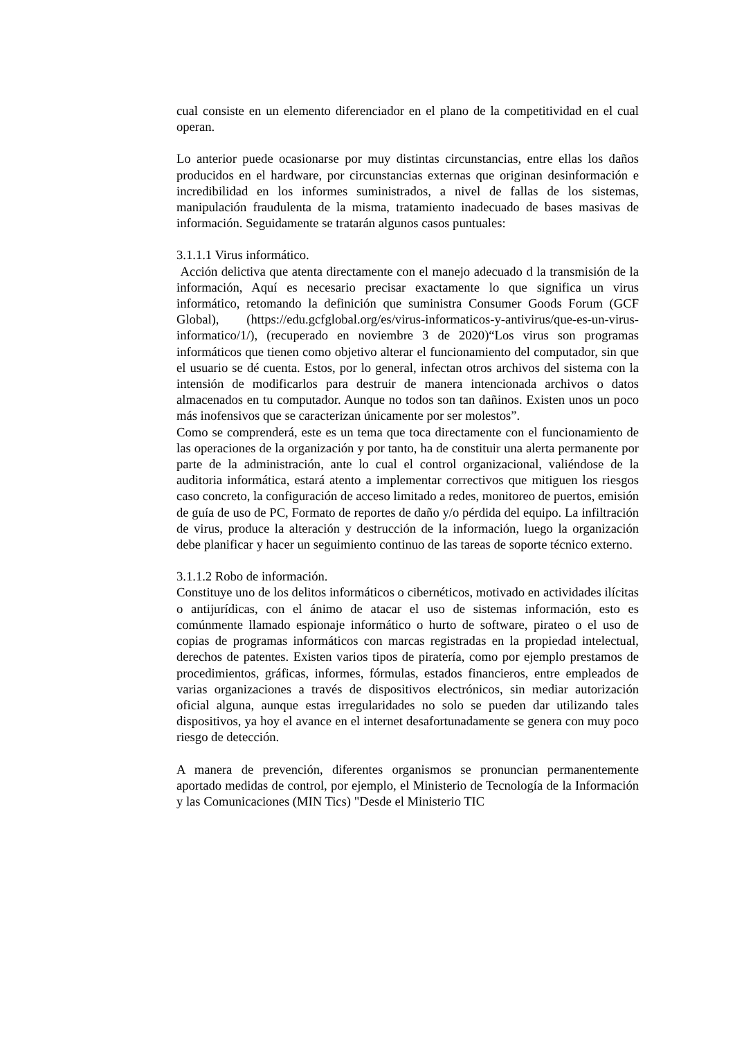cual consiste en un elemento diferenciador en el plano de la competitividad en el cual operan.
Lo anterior puede ocasionarse por muy distintas circunstancias, entre ellas los daños producidos en el hardware, por circunstancias externas que originan desinformación e incredibilidad en los informes suministrados, a nivel de fallas de los sistemas, manipulación fraudulenta de la misma, tratamiento inadecuado de bases masivas de información. Seguidamente se tratarán algunos casos puntuales:
3.1.1.1 Virus informático.
Acción delictiva que atenta directamente con el manejo adecuado d la transmisión de la información, Aquí es necesario precisar exactamente lo que significa un virus informático, retomando la definición que suministra Consumer Goods Forum (GCF Global), (https://edu.gcfglobal.org/es/virus-informaticos-y-antivirus/que-es-un-virus-informatico/1/), (recuperado en noviembre 3 de 2020)“Los virus son programas informáticos que tienen como objetivo alterar el funcionamiento del computador, sin que el usuario se dé cuenta. Estos, por lo general, infectan otros archivos del sistema con la intensión de modificarlos para destruir de manera intencionada archivos o datos almacenados en tu computador. Aunque no todos son tan dañinos. Existen unos un poco más inofensivos que se caracterizan únicamente por ser molestos”.
Como se comprenderá, este es un tema que toca directamente con el funcionamiento de las operaciones de la organización y por tanto, ha de constituir una alerta permanente por parte de la administración, ante lo cual el control organizacional, valiéndose de la auditoria informática, estará atento a implementar correctivos que mitiguen los riesgos caso concreto, la configuración de acceso limitado a redes, monitoreo de puertos, emisión de guía de uso de PC, Formato de reportes de daño y/o pérdida del equipo. La infiltración de virus, produce la alteración y destrucción de la información, luego la organización debe planificar y hacer un seguimiento continuo de las tareas de soporte técnico externo.
3.1.1.2 Robo de información.
Constituye uno de los delitos informáticos o cibernéticos, motivado en actividades ilícitas o antijurídicas, con el ánimo de atacar el uso de sistemas información, esto es comúnmente llamado espionaje informático o hurto de software, pirateo o el uso de copias de programas informáticos con marcas registradas en la propiedad intelectual, derechos de patentes. Existen varios tipos de piratería, como por ejemplo prestamos de procedimientos, gráficas, informes, fórmulas, estados financieros, entre empleados de varias organizaciones a través de dispositivos electrónicos, sin mediar autorización oficial alguna, aunque estas irregularidades no solo se pueden dar utilizando tales dispositivos, ya hoy el avance en el internet desafortunadamente se genera con muy poco riesgo de detección.
A manera de prevención, diferentes organismos se pronuncian permanentemente aportado medidas de control, por ejemplo, el Ministerio de Tecnología de la Información y las Comunicaciones (MIN Tics) "Desde el Ministerio TIC